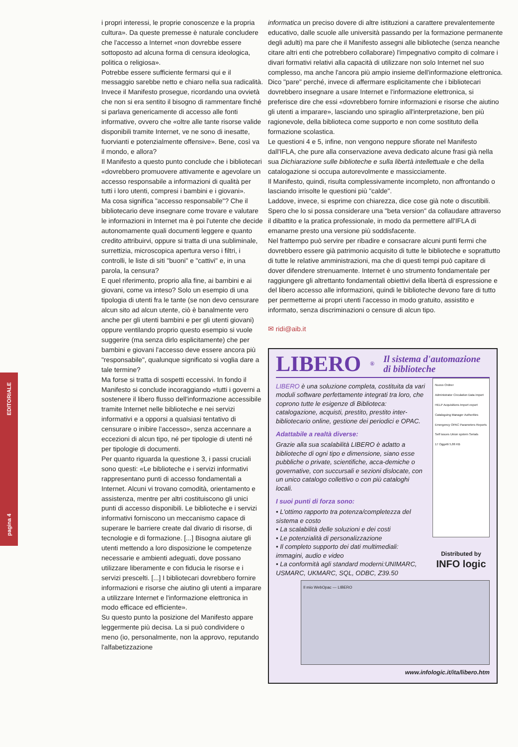pagina 4 EDITORIALE
i propri interessi, le proprie conoscenze e la propria cultura». Da queste premesse è naturale concludere che l'accesso a Internet «non dovrebbe essere sottoposto ad alcuna forma di censura ideologica, politica o religiosa».
Potrebbe essere sufficiente fermarsi qui e il messaggio sarebbe netto e chiaro nella sua radicalità. Invece il Manifesto prosegue, ricordando una ovvietà che non si era sentito il bisogno di rammentare finché si parlava genericamente di accesso alle fonti informative, ovvero che «oltre alle tante risorse valide disponibili tramite Internet, ve ne sono di inesatte, fuorvianti e potenzialmente offensive». Bene, così va il mondo, e allora?
Il Manifesto a questo punto conclude che i bibliotecari «dovrebbero promuovere attivamente e agevolare un accesso responsabile a informazioni di qualità per tutti i loro utenti, compresi i bambini e i giovani».
Ma cosa significa "accesso responsabile"? Che il bibliotecario deve insegnare come trovare e valutare le informazioni in Internet ma è poi l'utente che decide autonomamente quali documenti leggere e quanto credito attribuirvi, oppure si tratta di una subliminale, surrettizia, microscopica apertura verso i filtri, i controlli, le liste di siti "buoni" e "cattivi" e, in una parola, la censura?
E quel riferimento, proprio alla fine, ai bambini e ai giovani, come va inteso? Solo un esempio di una tipologia di utenti fra le tante (se non devo censurare alcun sito ad alcun utente, ciò è banalmente vero anche per gli utenti bambini e per gli utenti giovani) oppure ventilando proprio questo esempio si vuole suggerire (ma senza dirlo esplicitamente) che per bambini e giovani l'accesso deve essere ancora più "responsabile", qualunque significato si voglia dare a tale termine?
Ma forse si tratta di sospetti eccessivi. In fondo il Manifesto si conclude incoraggiando «tutti i governi a sostenere il libero flusso dell'informazione accessibile tramite Internet nelle biblioteche e nei servizi informativi e a opporsi a qualsiasi tentativo di censurare o inibire l'accesso», senza accennare a eccezioni di alcun tipo, né per tipologie di utenti né per tipologie di documenti.
Per quanto riguarda la questione 3, i passi cruciali sono questi: «Le biblioteche e i servizi informativi rappresentano punti di accesso fondamentali a Internet. Alcuni vi trovano comodità, orientamento e assistenza, mentre per altri costituiscono gli unici punti di accesso disponibili. Le biblioteche e i servizi informativi forniscono un meccanismo capace di superare le barriere create dal divario di risorse, di tecnologie e di formazione. [...] Bisogna aiutare gli utenti mettendo a loro disposizione le competenze necessarie e ambienti adeguati, dove possano utilizzare liberamente e con fiducia le risorse e i servizi prescelti. [...] I bibliotecari dovrebbero fornire informazioni e risorse che aiutino gli utenti a imparare a utilizzare Internet e l'informazione elettronica in modo efficace ed efficiente».
Su questo punto la posizione del Manifesto appare leggermente più decisa. La si può condividere o meno (io, personalmente, non la approvo, reputando l'alfabetizzazione
informatica un preciso dovere di altre istituzioni a carattere prevalentemente educativo, dalle scuole alle università passando per la formazione permanente degli adulti) ma pare che il Manifesto assegni alle biblioteche (senza neanche citare altri enti che potrebbero collaborare) l'impegnativo compito di colmare i divari formativi relativi alla capacità di utilizzare non solo Internet nel suo complesso, ma anche l'ancora più ampio insieme dell'informazione elettronica. Dico "pare" perché, invece di affermare esplicitamente che i bibliotecari dovrebbero insegnare a usare Internet e l'informazione elettronica, si preferisce dire che essi «dovrebbero fornire informazioni e risorse che aiutino gli utenti a imparare», lasciando uno spiraglio all'interpretazione, ben più ragionevole, della biblioteca come supporto e non come sostituto della formazione scolastica.
Le questioni 4 e 5, infine, non vengono neppure sfiorate nel Manifesto dall'IFLA, che pure alla conservazione aveva dedicato alcune frasi già nella sua Dichiarazione sulle biblioteche e sulla libertà intellettuale e che della catalogazione si occupa autorevolmente e massicciamente.
Il Manifesto, quindi, risulta complessivamente incompleto, non affrontando o lasciando irrisolte le questioni più "calde".
Laddove, invece, si esprime con chiarezza, dice cose già note o discutibili. Spero che lo si possa considerare una "beta version" da collaudare attraverso il dibattito e la pratica professionale, in modo da permettere all'IFLA di emanarne presto una versione più soddisfacente.
Nel frattempo può servire per ribadire e consacrare alcuni punti fermi che dovrebbero essere già patrimonio acquisito di tutte le biblioteche e soprattutto di tutte le relative amministrazioni, ma che di questi tempi può capitare di dover difendere strenuamente. Internet è uno strumento fondamentale per raggiungere gli altrettanto fondamentali obiettivi della libertà di espressione e del libero accesso alle informazioni, quindi le biblioteche devono fare di tutto per permetterne ai propri utenti l'accesso in modo gratuito, assistito e informato, senza discriminazioni o censure di alcun tipo.
✉ ridi@aib.it
LIBERO<sup>®</sup> Il sistema d'automazione di biblioteche
LIBERO è una soluzione completa, costituita da vari moduli software perfettamente integrati tra loro, che coprono tutte le esigenze di Biblioteca: catalogazione, acquisti, prestito, prestito inter-bibliotecario online, gestione dei periodici e OPAC.
Adattabile a realtà diverse:
Grazie alla sua scalabilità LIBERO è adatto a biblioteche di ogni tipo e dimensione, siano esse pubbliche o private, scientifiche, acca-demiche o governative, con succursali e sezioni dislocate, con un unico catalogo collettivo o con più cataloghi locali.
I suoi punti di forza sono:
• L'ottimo rapporto tra potenza/completezza del sistema e costo
• La scalabilità delle soluzioni e dei costi
• Le potenzialità di personalizzazione
• Il completo supporto dei dati multimediali: immagini, audio e video
• La conformità agli standard moderni:UNIMARC, USMARC, UKMARC, SQL, ODBC, Z39.50
Nuovo Ordner
Administrator Circulation Data import HELP Acquisitions Import export Cataloguing Manager Authorities Emergency OPAC Parameters Reports Self issues Union system Serials
17 Oggetti 5,86 KB
Distributed by
INFO logic
Il mio WebOpac — LIBERO
www.infologic.it/ita/libero.htm